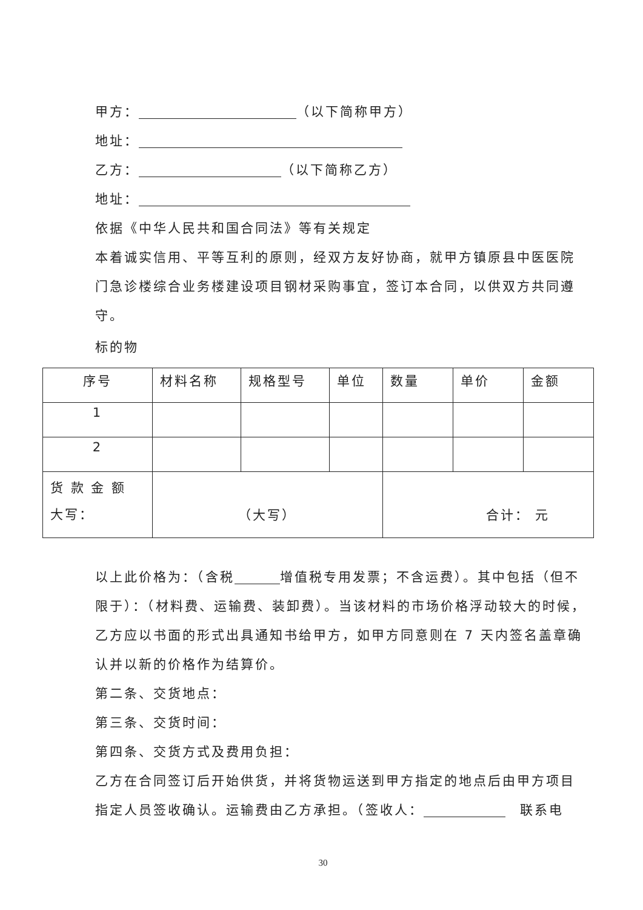甲方： （以下简称甲方）
地址：
乙方： （以下简称乙方）
地址：
依据《中华人民共和国合同法》等有关规定
本着诚实信用、平等互利的原则，经双方友好协商，就甲方镇原县中医医院门急诊楼综合业务楼建设项目钢材采购事宜，签订本合同，以供双方共同遵守。
标的物
| 序号 | 材料名称 | 规格型号 | 单位 | 数量 | 单价 | 金额 |
| 1 | | | | | | |
| 2 | | | | | | |
| 货 款 金 额 大写： | （大写） | | | 合计： 元 | | |
以上此价格为：（含税 增值税专用发票；不含运费）。其中包括（但不限于）：（材料费、运输费、装卸费）。当该材料的市场价格浮动较大的时候，乙方应以书面的形式出具通知书给甲方，如甲方同意则在 7 天内签名盖章确认并以新的价格作为结算价。
第二条、交货地点：
第三条、交货时间：
第四条、交货方式及费用负担：
乙方在合同签订后开始供货，并将货物运送到甲方指定的地点后由甲方项目指定人员签收确认。运输费由乙方承担。（签收人：　联系电
30